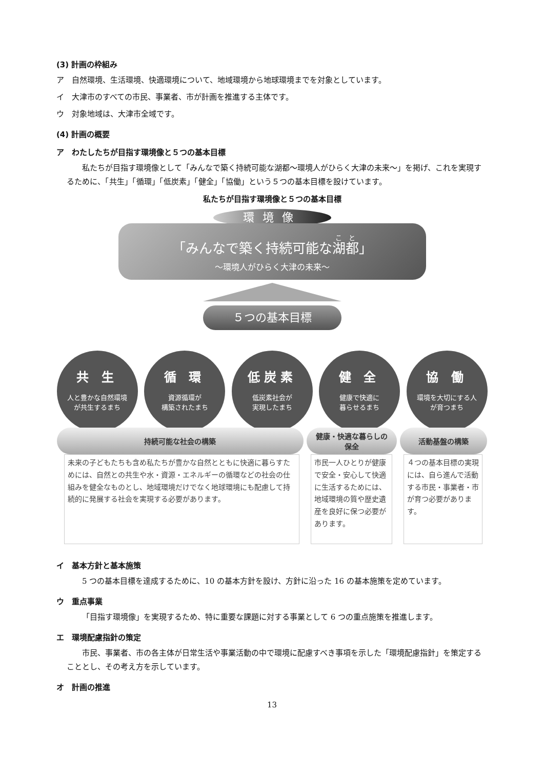(3) 計画の枠組み
ア　自然環境、生活環境、快適環境について、地域環境から地球環境までを対象としています。
イ　大津市のすべての市民、事業者、市が計画を推進する主体です。
ウ　対象地域は、大津市全域です。
(4) 計画の概要
ア　わたしたちが目指す環境像と５つの基本目標
私たちが目指す環境像として「みんなで築く持続可能な湖都～環境人がひらく大津の未来～」を掲げ、これを実現するために、「共生」「循環」「低炭素」「健全」「協働」という５つの基本目標を設けています。
私たちが目指す環境像と５つの基本目標
環境像
「みんなで築く持続可能な湖都」
～環境人がひらく大津の未来～
５つの基本目標
共 生
人と豊かな自然環境
が共生するまち
循 環
資源循環が
構築されたまち
低炭素
低炭素社会が
実現したまち
健 全
健康で快適に
暮らせるまち
協 働
環境を大切にする人
が育つまち
持続可能な社会の構築
健康・快適な暮らしの
保全
活動基盤の構築
未来の子どもたちも含め私たちが豊かな自然とともに快適に暮らすためには、自然との共生や水・資源・エネルギーの循環などの社会の仕組みを健全なものとし、地域環境だけでなく地球環境にも配慮して持続的に発展する社会を実現する必要があります。
市民一人ひとりが健康で安全・安心して快適に生活するためには、地域環境の質や歴史遺産を良好に保つ必要があります。
４つの基本目標の実現には、自ら進んで活動する市民・事業者・市が育つ必要があります。
イ　基本方針と基本施策
5 つの基本目標を達成するために、10 の基本方針を設け、方針に沿った 16 の基本施策を定めています。
ウ　重点事業
「目指す環境像」を実現するため、特に重要な課題に対する事業として 6 つの重点施策を推進します。
エ　環境配慮指針の策定
市民、事業者、市の各主体が日常生活や事業活動の中で環境に配慮すべき事項を示した「環境配慮指針」を策定することとし、その考え方を示しています。
オ　計画の推進
13